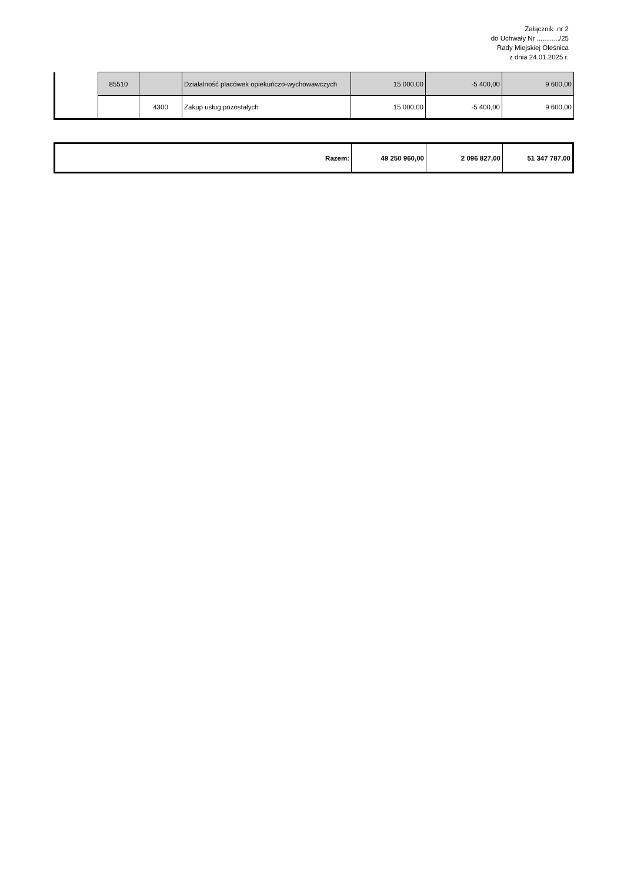Załącznik nr 2
do Uchwały Nr ............/25
Rady Miejskiej Oleśnica
z dnia 24.01.2025 r.
| | 85510 | | Działalność placówek opiekuńczo-wychowawczych | 15 000,00 | -5 400,00 | 9 600,00 |
| | | 4300 | Zakup usług pozostałych | 15 000,00 | -5 400,00 | 9 600,00 |
| Razem: | 49 250 960,00 | 2 096 827,00 | 51 347 787,00 |